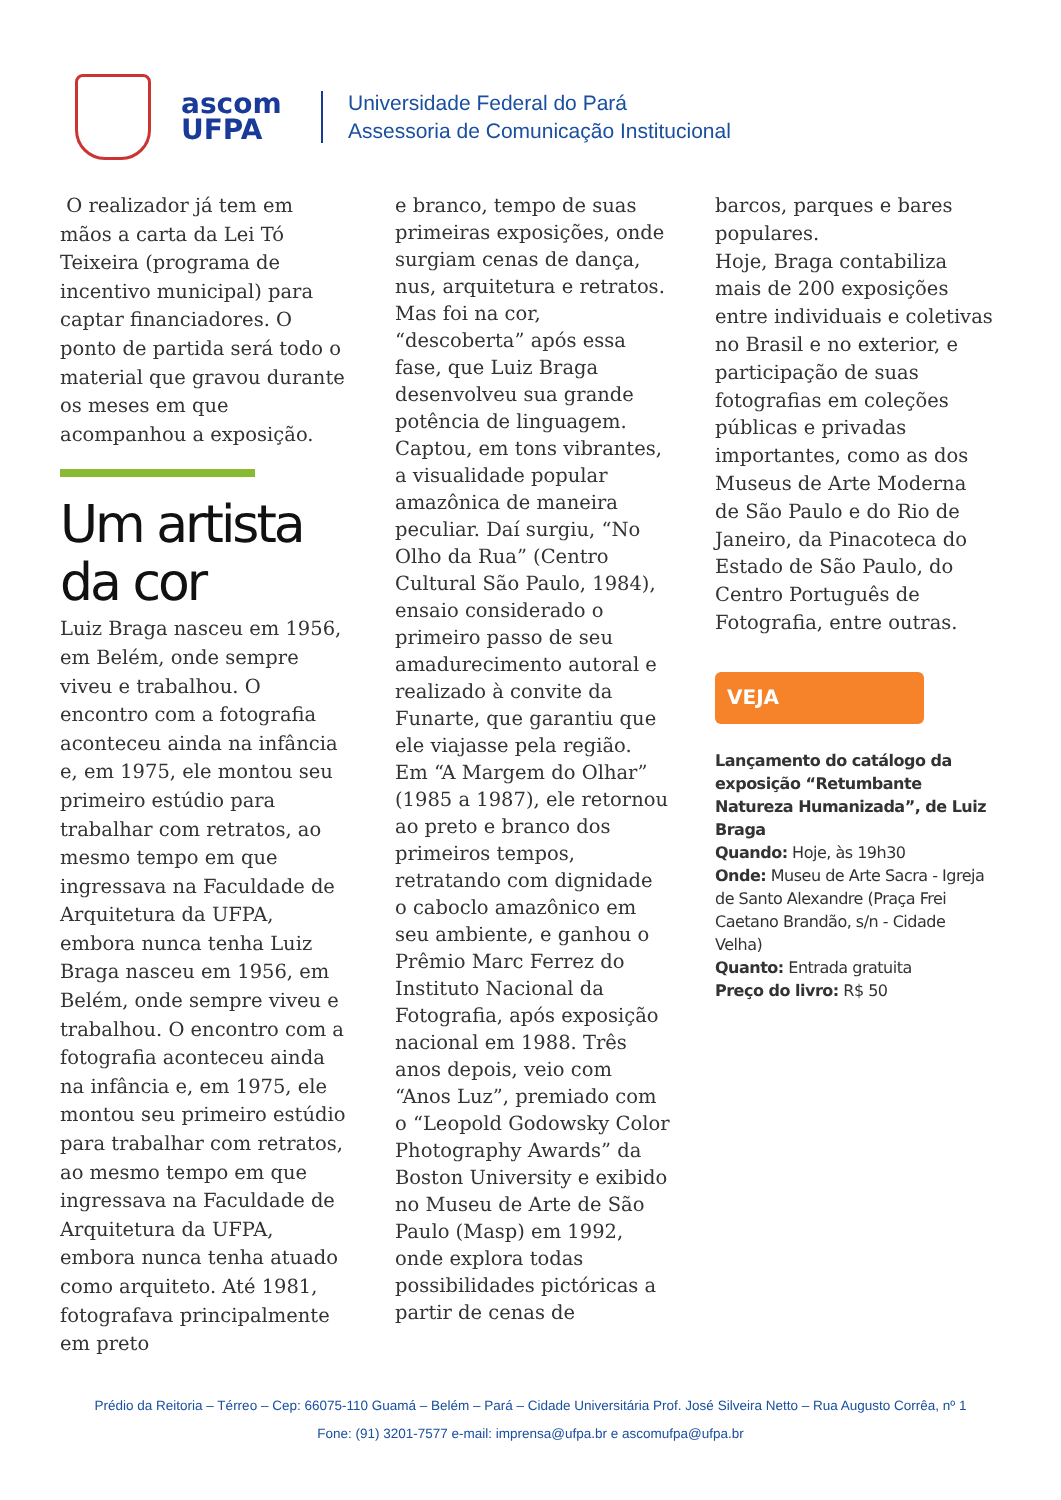ascom
UFPA
Universidade Federal do Pará
Assessoria de Comunicação Institucional
O realizador já tem em mãos a carta da Lei Tó Teixeira (programa de incentivo municipal) para captar financiadores. O ponto de partida será todo o material que gravou durante os meses em que acompanhou a exposição.
Um artista da cor
Luiz Braga nasceu em 1956, em Belém, onde sempre viveu e trabalhou. O encontro com a fotografia aconteceu ainda na infância e, em 1975, ele montou seu primeiro estúdio para trabalhar com retratos, ao mesmo tempo em que ingressava na Faculdade de Arquitetura da UFPA, embora nunca tenha Luiz Braga nasceu em 1956, em Belém, onde sempre viveu e trabalhou. O encontro com a fotografia aconteceu ainda na infância e, em 1975, ele montou seu primeiro estúdio para trabalhar com retratos, ao mesmo tempo em que ingressava na Faculdade de Arquitetura da UFPA, embora nunca tenha atuado como arquiteto. Até 1981, fotografava principalmente em preto
e branco, tempo de suas primeiras exposições, onde surgiam cenas de dança, nus, arquitetura e retratos. Mas foi na cor, “descoberta” após essa fase, que Luiz Braga desenvolveu sua grande potência de linguagem. Captou, em tons vibrantes, a visualidade popular amazônica de maneira peculiar. Daí surgiu, “No Olho da Rua” (Centro Cultural São Paulo, 1984), ensaio considerado o primeiro passo de seu amadurecimento autoral e realizado à convite da Funarte, que garantiu que ele viajasse pela região. Em “A Margem do Olhar” (1985 a 1987), ele retornou ao preto e branco dos primeiros tempos, retratando com dignidade o caboclo amazônico em seu ambiente, e ganhou o Prêmio Marc Ferrez do Instituto Nacional da Fotografia, após exposição nacional em 1988. Três anos depois, veio com “Anos Luz”, premiado com o “Leopold Godowsky Color Photography Awards” da Boston University e exibido no Museu de Arte de São Paulo (Masp) em 1992, onde explora todas possibilidades pictóricas a partir de cenas de
barcos, parques e bares populares.
Hoje, Braga contabiliza mais de 200 exposições entre individuais e coletivas no Brasil e no exterior, e participação de suas fotografias em coleções públicas e privadas importantes, como as dos Museus de Arte Moderna de São Paulo e do Rio de Janeiro, da Pinacoteca do Estado de São Paulo, do Centro Português de Fotografia, entre outras.
VEJA
Lançamento do catálogo da exposição “Retumbante Natureza Humanizada”, de Luiz Braga
Quando: Hoje, às 19h30
Onde: Museu de Arte Sacra - Igreja de Santo Alexandre (Praça Frei Caetano Brandão, s/n - Cidade Velha)
Quanto: Entrada gratuita
Preço do livro: R$ 50
Prédio da Reitoria – Térreo – Cep: 66075-110 Guamá – Belém – Pará – Cidade Universitária Prof. José Silveira Netto – Rua Augusto Corrêa, nº 1
Fone: (91) 3201-7577 e-mail: imprensa@ufpa.br e ascomufpa@ufpa.br